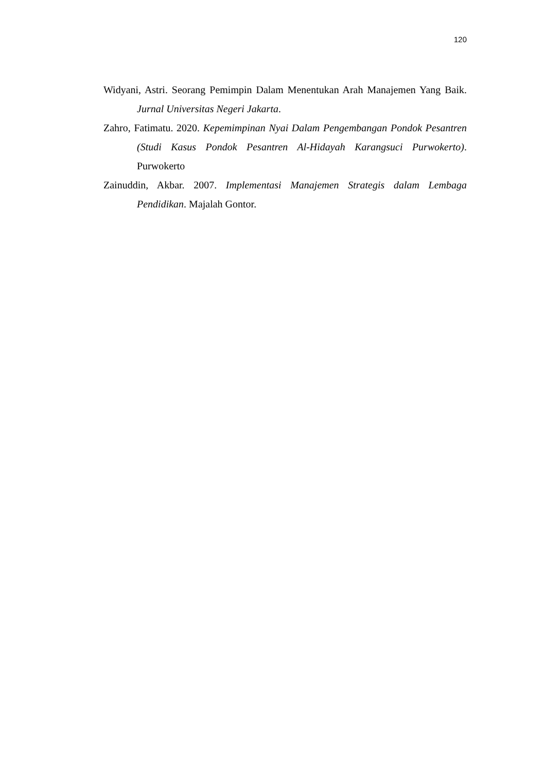120
Widyani, Astri. Seorang Pemimpin Dalam Menentukan Arah Manajemen Yang Baik. Jurnal Universitas Negeri Jakarta.
Zahro, Fatimatu. 2020. Kepemimpinan Nyai Dalam Pengembangan Pondok Pesantren (Studi Kasus Pondok Pesantren Al-Hidayah Karangsuci Purwokerto). Purwokerto
Zainuddin, Akbar. 2007. Implementasi Manajemen Strategis dalam Lembaga Pendidikan. Majalah Gontor.